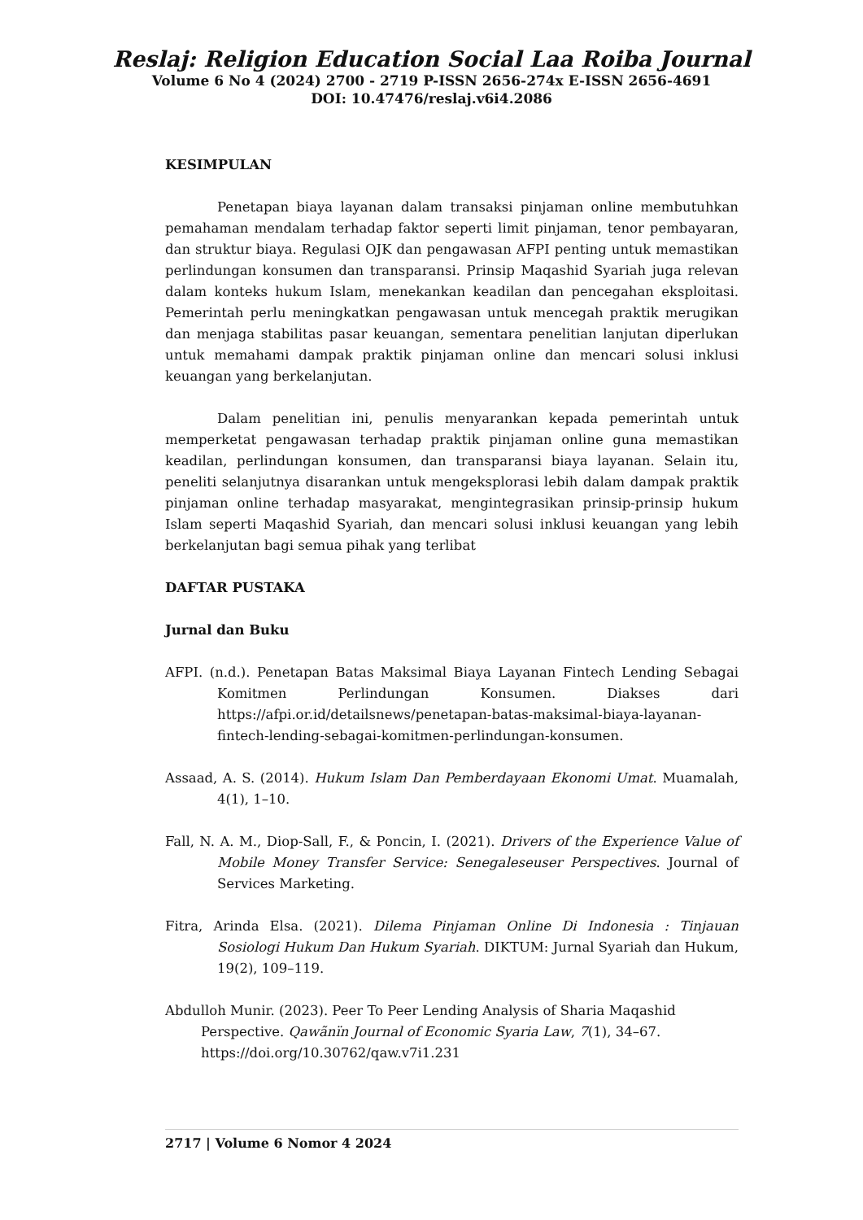Reslaj: Religion Education Social Laa Roiba Journal
Volume 6 No 4 (2024) 2700 - 2719 P-ISSN 2656-274x E-ISSN 2656-4691
DOI: 10.47476/reslaj.v6i4.2086
KESIMPULAN
Penetapan biaya layanan dalam transaksi pinjaman online membutuhkan pemahaman mendalam terhadap faktor seperti limit pinjaman, tenor pembayaran, dan struktur biaya. Regulasi OJK dan pengawasan AFPI penting untuk memastikan perlindungan konsumen dan transparansi. Prinsip Maqashid Syariah juga relevan dalam konteks hukum Islam, menekankan keadilan dan pencegahan eksploitasi. Pemerintah perlu meningkatkan pengawasan untuk mencegah praktik merugikan dan menjaga stabilitas pasar keuangan, sementara penelitian lanjutan diperlukan untuk memahami dampak praktik pinjaman online dan mencari solusi inklusi keuangan yang berkelanjutan.
Dalam penelitian ini, penulis menyarankan kepada pemerintah untuk memperketat pengawasan terhadap praktik pinjaman online guna memastikan keadilan, perlindungan konsumen, dan transparansi biaya layanan. Selain itu, peneliti selanjutnya disarankan untuk mengeksplorasi lebih dalam dampak praktik pinjaman online terhadap masyarakat, mengintegrasikan prinsip-prinsip hukum Islam seperti Maqashid Syariah, dan mencari solusi inklusi keuangan yang lebih berkelanjutan bagi semua pihak yang terlibat
DAFTAR PUSTAKA
Jurnal dan Buku
AFPI. (n.d.). Penetapan Batas Maksimal Biaya Layanan Fintech Lending Sebagai Komitmen Perlindungan Konsumen. Diakses dari https://afpi.or.id/detailsnews/penetapan-batas-maksimal-biaya-layanan-fintech-lending-sebagai-komitmen-perlindungan-konsumen.
Assaad, A. S. (2014). Hukum Islam Dan Pemberdayaan Ekonomi Umat. Muamalah, 4(1), 1–10.
Fall, N. A. M., Diop-Sall, F., & Poncin, I. (2021). Drivers of the Experience Value of Mobile Money Transfer Service: Senegaleseuser Perspectives. Journal of Services Marketing.
Fitra, Arinda Elsa. (2021). Dilema Pinjaman Online Di Indonesia : Tinjauan Sosiologi Hukum Dan Hukum Syariah. DIKTUM: Jurnal Syariah dan Hukum, 19(2), 109–119.
Abdulloh Munir. (2023). Peer To Peer Lending Analysis of Sharia Maqashid Perspective. Qawãnïn Journal of Economic Syaria Law, 7(1), 34–67. https://doi.org/10.30762/qaw.v7i1.231
2717 | Volume 6 Nomor 4 2024